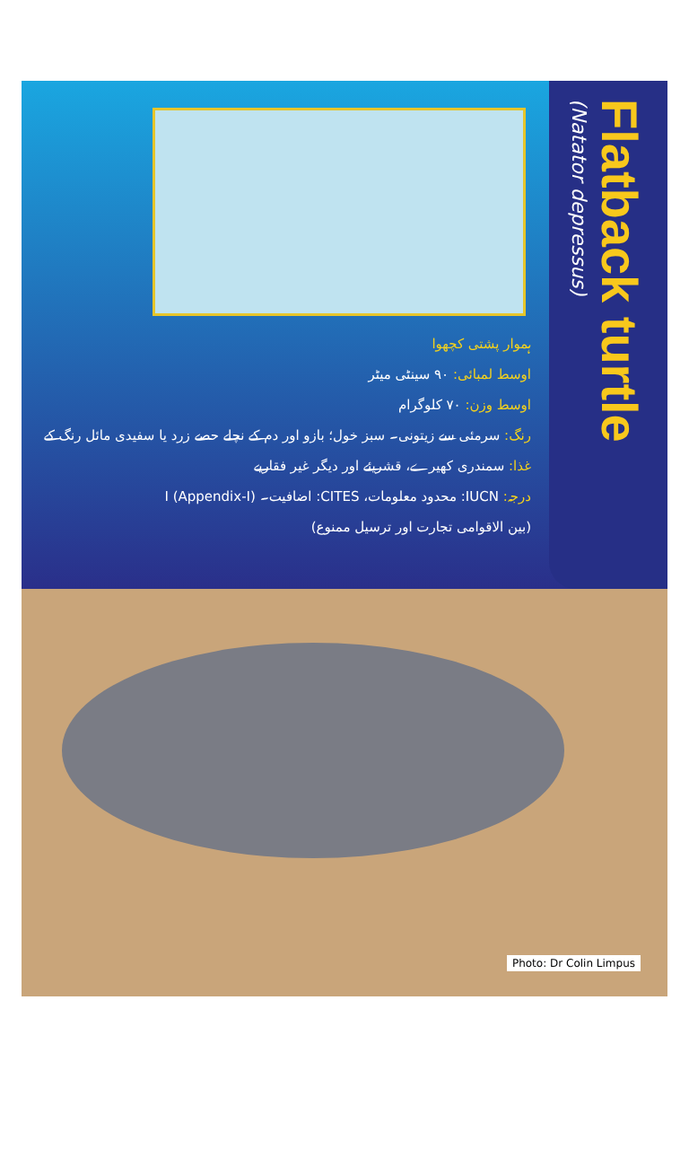ہموار پشتی کچھوا
اوسط لمبائی: ۹۰ سینٹی میٹر
اوسط وزن: ۷۰ کلوگرام
رنگ: سرمئی سے زیتونی۔ سبز خول؛ بازو اور دم کے نچلے حصے زرد یا سفیدی مائل رنگ کے
غذا: سمندری کھیرے، قشریئے اور دیگر غیر فقاریے
درجہ: IUCN: محدود معلومات، CITES: اضافیت۔ I (Appendix-I)
(بین الاقوامی تجارت اور ترسیل ممنوع)
Flatback turtle
(Natator depressus)
Photo: Dr Colin Limpus